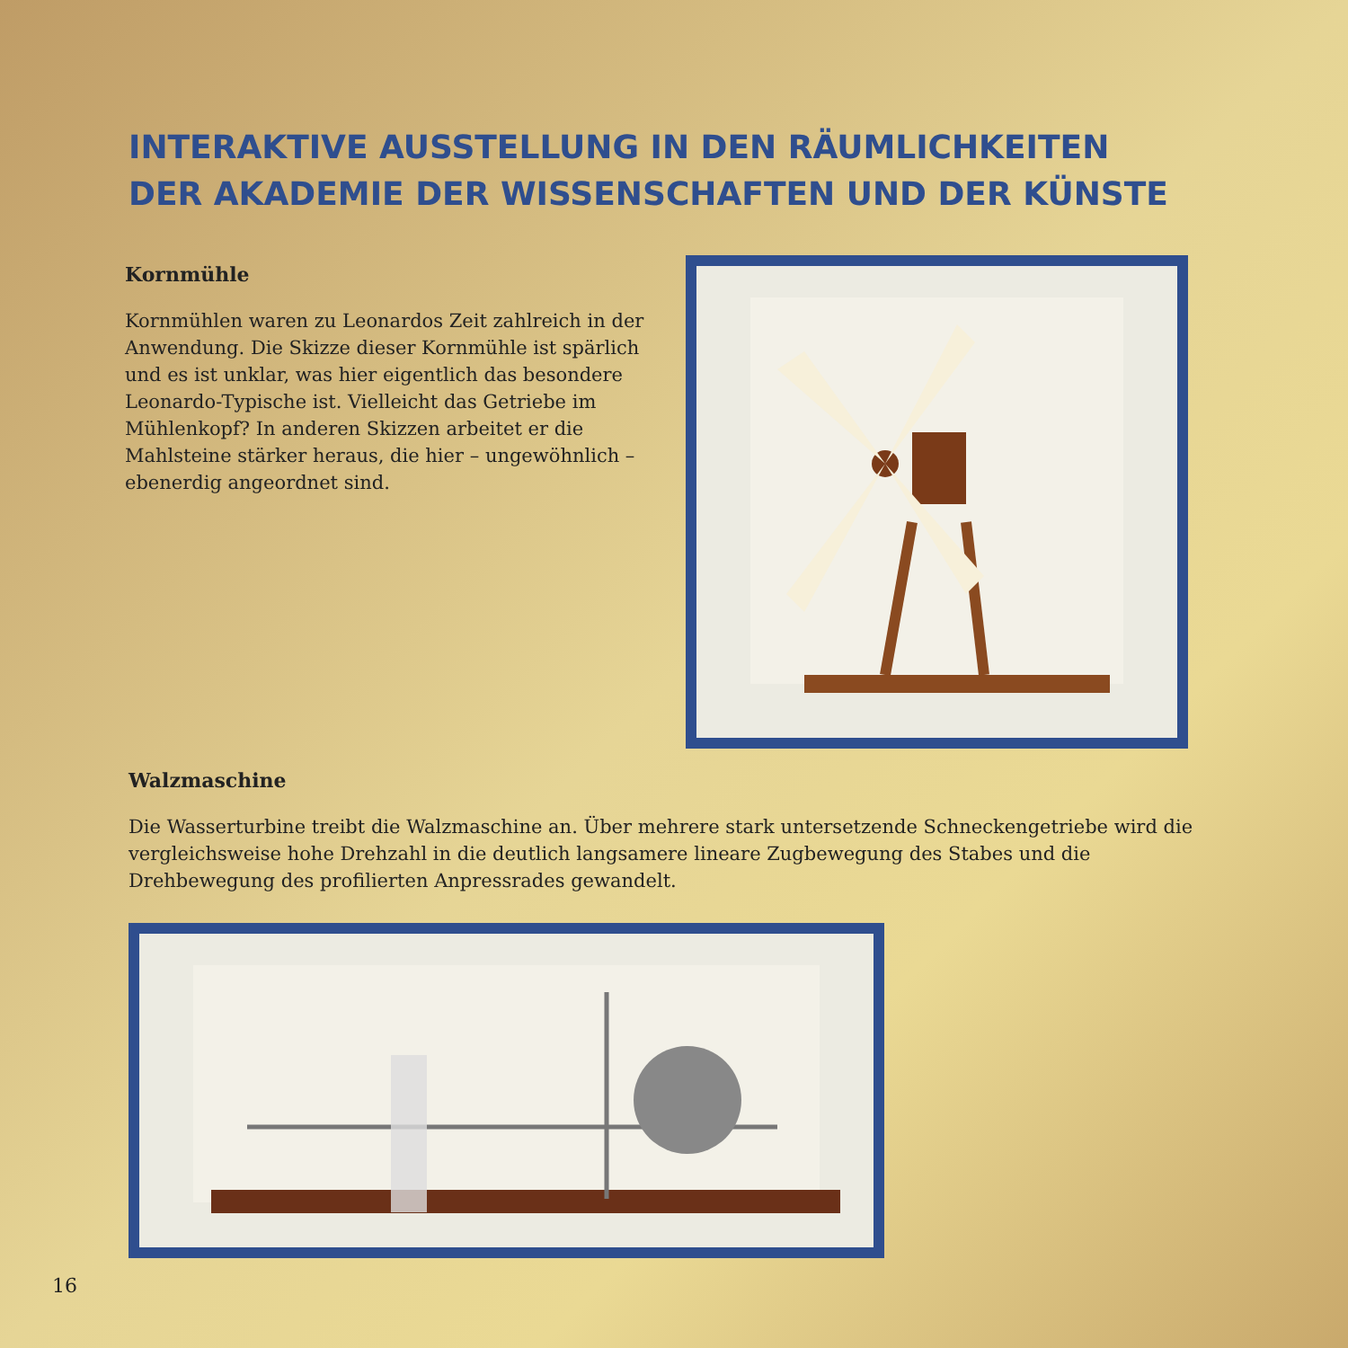INTERAKTIVE AUSSTELLUNG IN DEN RÄUMLICHKEITEN
DER AKADEMIE DER WISSENSCHAFTEN UND DER KÜNSTE
Kornmühle
Kornmühlen waren zu Leonardos Zeit zahlreich in der Anwendung. Die Skizze dieser Kornmühle ist spärlich und es ist unklar, was hier eigentlich das besondere Leonardo-Typische ist. Vielleicht das Getriebe im Mühlenkopf? In anderen Skizzen arbeitet er die Mahlsteine stärker heraus, die hier – ungewöhnlich – ebenerdig angeordnet sind.
Walzmaschine
Die Wasserturbine treibt die Walzmaschine an. Über mehrere stark untersetzende Schneckengetriebe wird die vergleichsweise hohe Drehzahl in die deutlich langsamere lineare Zugbewegung des Stabes und die Drehbewegung des profilierten Anpressrades gewandelt.
16